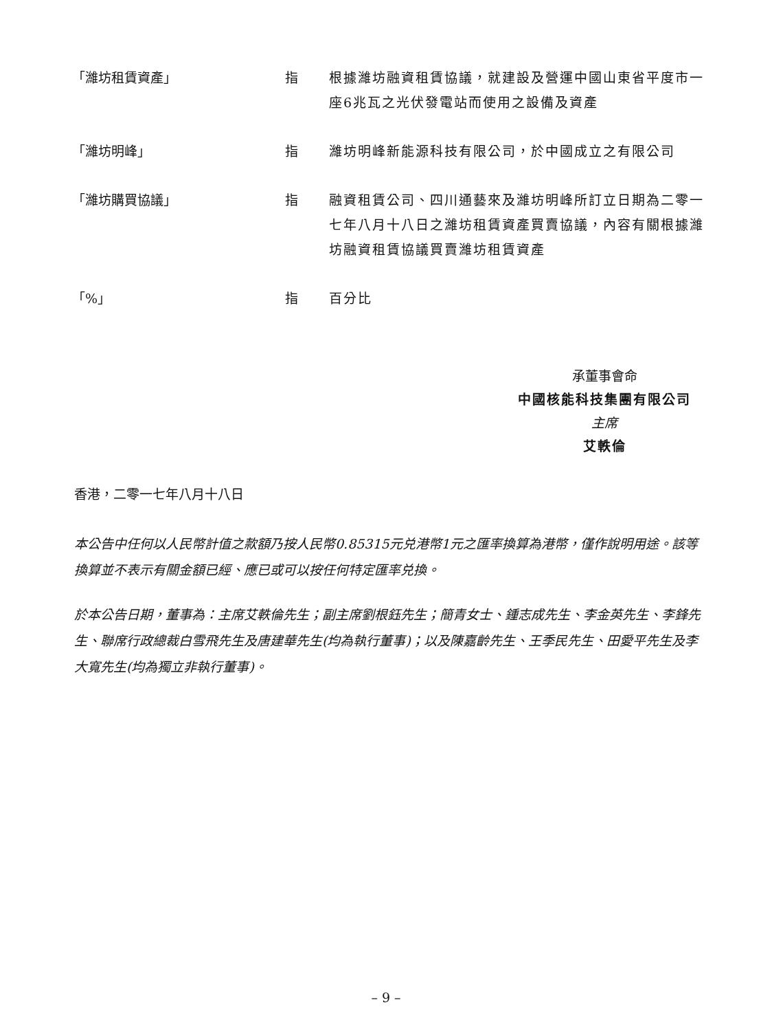「濰坊租賃資產」 指 根據濰坊融資租賃協議，就建設及營運中國山東省平度市一座6兆瓦之光伏發電站而使用之設備及資產
「濰坊明峰」 指 濰坊明峰新能源科技有限公司，於中國成立之有限公司
「濰坊購買協議」 指 融資租賃公司、四川通藝來及濰坊明峰所訂立日期為二零一七年八月十八日之濰坊租賃資產買賣協議，內容有關根據濰坊融資租賃協議買賣濰坊租賃資產
「%」 指 百分比
承董事會命
中國核能科技集團有限公司
主席
艾軼倫
香港，二零一七年八月十八日
本公告中任何以人民幣計值之款額乃按人民幣0.85315元兑港幣1元之匯率換算為港幣，僅作說明用途。該等換算並不表示有關金額已經、應已或可以按任何特定匯率兑換。
於本公告日期，董事為：主席艾軼倫先生；副主席劉根鈺先生；簡青女士、鍾志成先生、李金英先生、李鋒先生、聯席行政總裁白雪飛先生及唐建華先生(均為執行董事)；以及陳嘉齡先生、王季民先生、田愛平先生及李大寬先生(均為獨立非執行董事)。
– 9 –